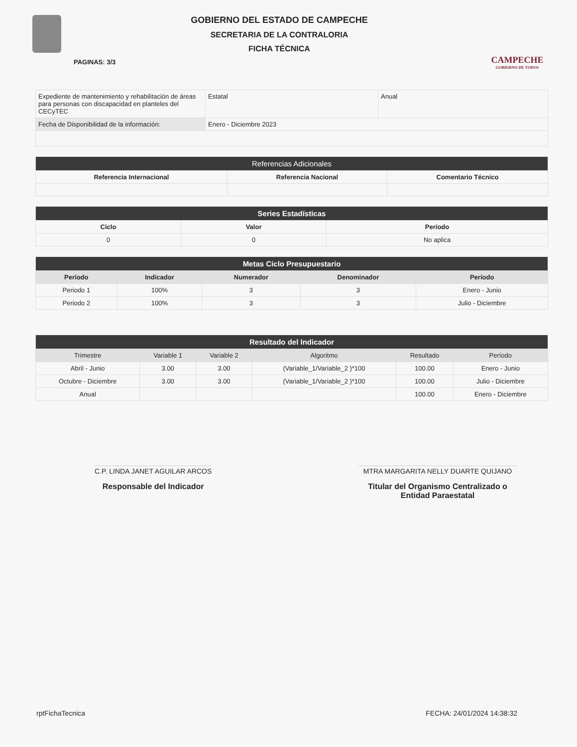GOBIERNO DEL ESTADO DE CAMPECHE
SECRETARIA DE LA CONTRALORIA
FICHA TÉCNICA
CAMPECHE
GOBIERNO DE TODOS
PAGINAS: 3/3
| Expediente de mantenimiento y rehabilitación de áreas para personas con discapacidad en planteles del CECyTEC | Estatal | Anual |
| Fecha de Disponibilidad de la información: | Enero - Diciembre 2023 | |
| Referencias Adicionales | | |
| --- | --- | --- |
| Referencia Internacional | Referencia Nacional | Comentario Técnico |
| Series Estadísticas | | |
| --- | --- | --- |
| Ciclo | Valor | Período |
| 0 | 0 | No aplica |
| Metas Ciclo Presupuestario | | | | |
| --- | --- | --- | --- | --- |
| Período | Indicador | Numerador | Denominador | Período |
| Periodo 1 | 100% | 3 | 3 | Enero - Junio |
| Periodo 2 | 100% | 3 | 3 | Julio - Diciembre |
| Resultado del Indicador | | | | | |
| --- | --- | --- | --- | --- | --- |
| Trimestre | Variable 1 | Variable 2 | Algoritmo | Resultado | Período |
| Abril - Junio | 3.00 | 3.00 | (Variable_1/Variable_2 )*100 | 100.00 | Enero - Junio |
| Octubre - Diciembre | 3.00 | 3.00 | (Variable_1/Variable_2 )*100 | 100.00 | Julio - Diciembre |
| Anual | | | | 100.00 | Enero - Diciembre |
C.P. LINDA JANET AGUILAR ARCOS
Responsable del Indicador
MTRA MARGARITA NELLY DUARTE QUIJANO
Titular del Organismo Centralizado o
Entidad Paraestatal
rptFichaTecnica FECHA: 24/01/2024 14:38:32